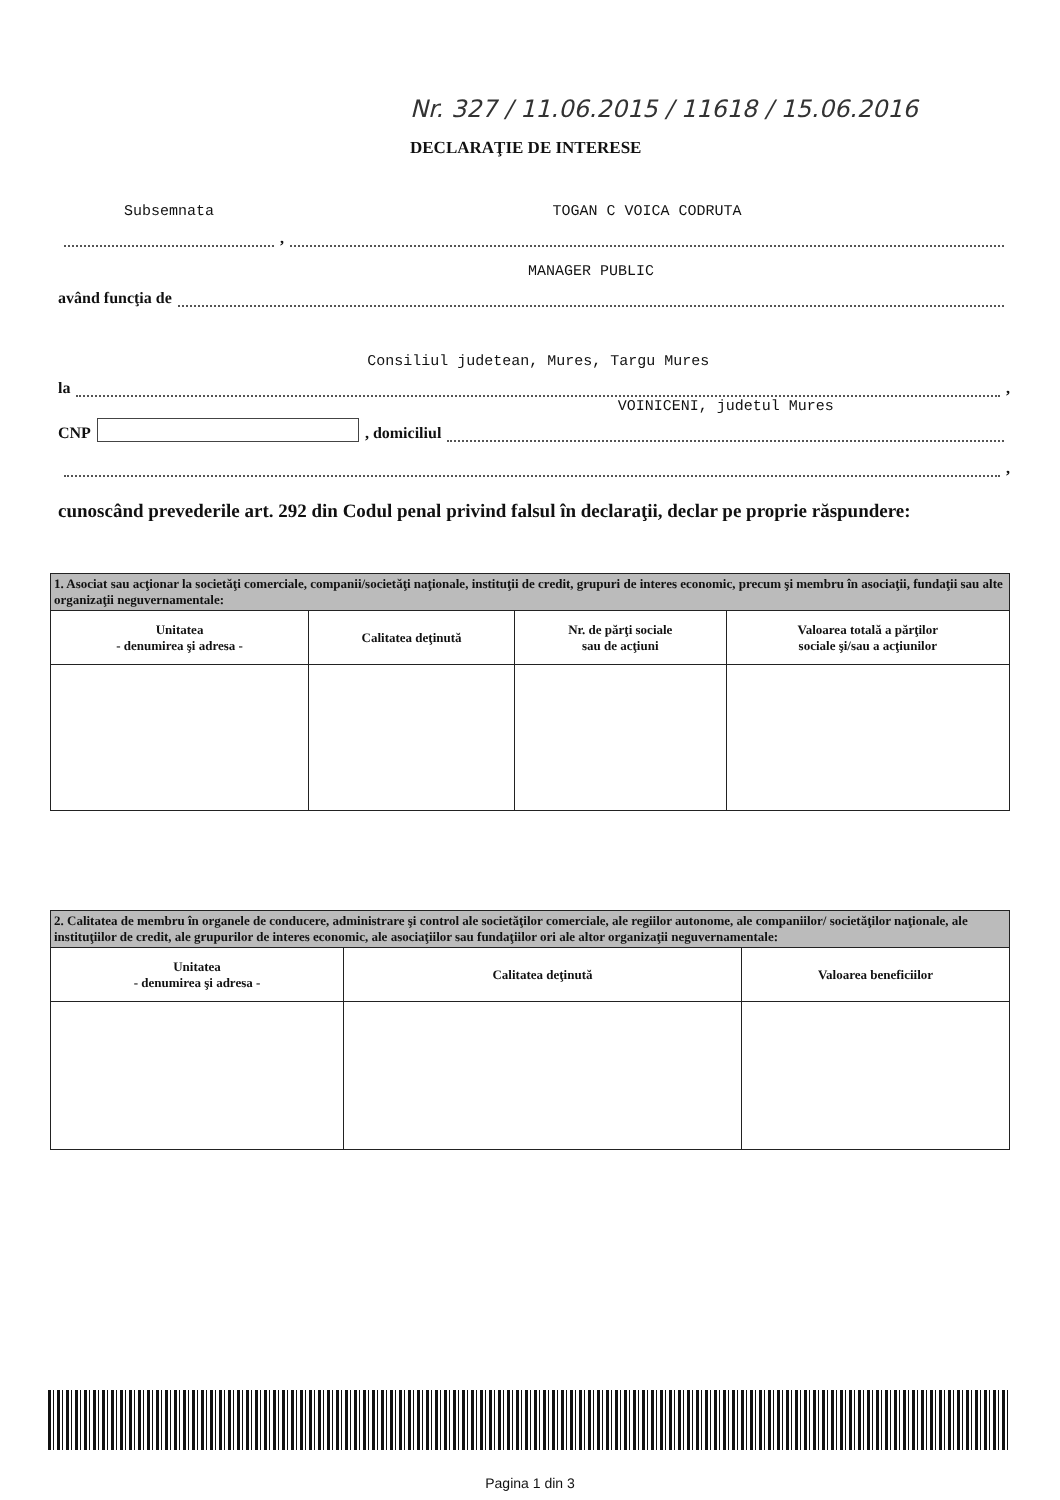Nr. 327 / 11.06.2015 / 11618 / 15.06.2016
DECLARAŢIE DE INTERESE
Subsemnata
,
TOGAN C VOICA CODRUTA
având funcţia de
MANAGER PUBLIC
la
Consiliul judetean, Mures, Targu Mures
,
CNP , domiciliul
VOINICENI, judetul Mures
,
cunoscând prevederile art. 292 din Codul penal privind falsul în declaraţii, declar pe proprie răspundere:
| 1. Asociat sau acţionar la societăţi comerciale, companii/societăţi naţionale, instituţii de credit, grupuri de interes economic, precum şi membru în asociaţii, fundaţii sau alte organizaţii neguvernamentale: | | | |
| Unitatea - denumirea şi adresa - | Calitatea deţinută | Nr. de părţi sociale sau de acţiuni | Valoarea totală a părţilor sociale şi/sau a acţiunilor |
| 2. Calitatea de membru în organele de conducere, administrare şi control ale societăţilor comerciale, ale regiilor autonome, ale companiilor/ societăţilor naţionale, ale instituţiilor de credit, ale grupurilor de interes economic, ale asociaţiilor sau fundaţiilor ori ale altor organizaţii neguvernamentale: | | |
| Unitatea - denumirea şi adresa - | Calitatea deţinută | Valoarea beneficiilor |
Pagina 1 din 3